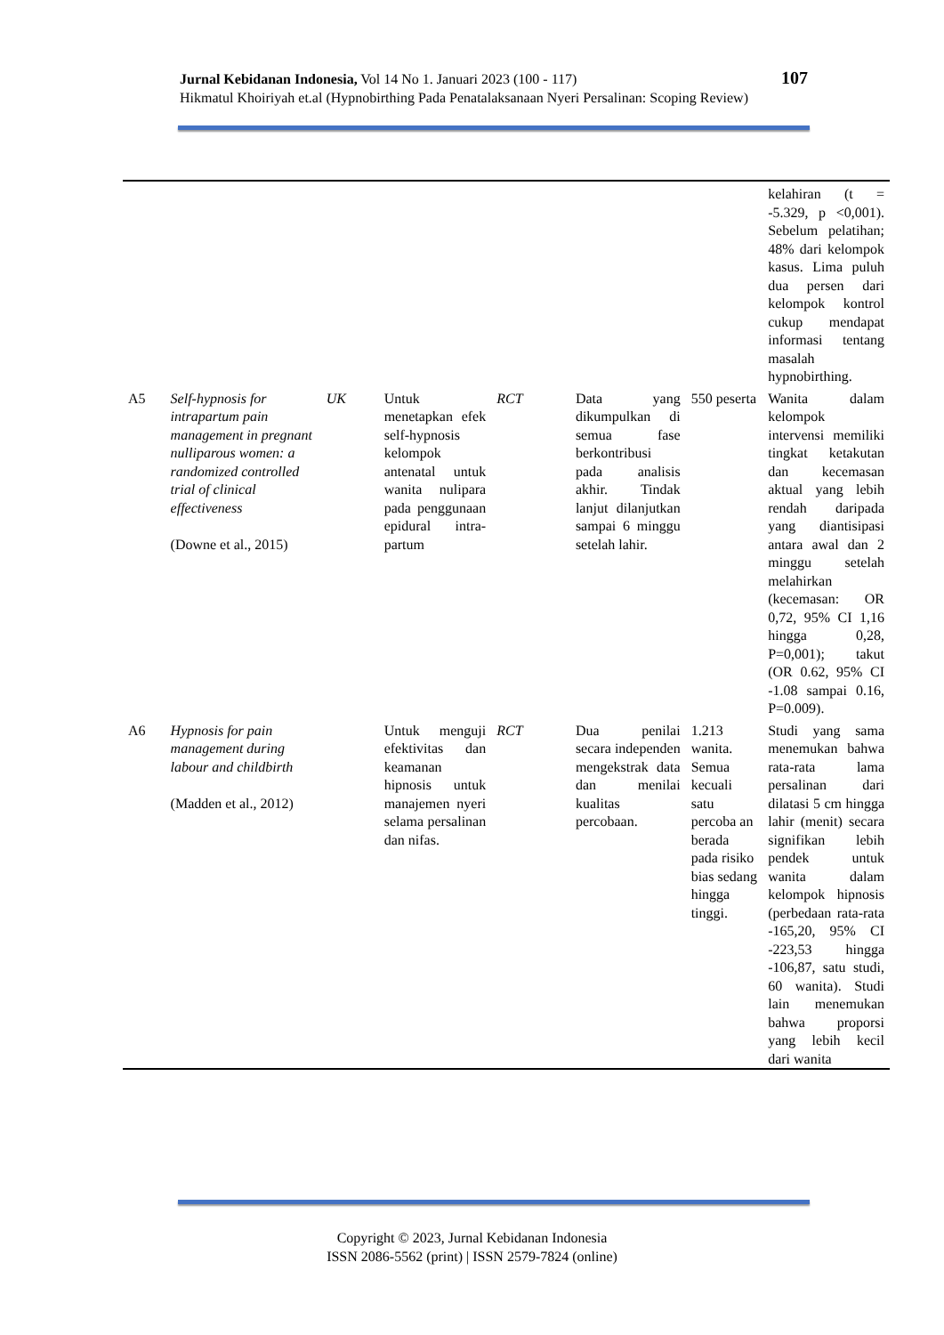Jurnal Kebidanan Indonesia, Vol 14 No 1. Januari 2023 (100 - 117)
Hikmatul Khoiriyah et.al (Hypnobirthing Pada Penatalaksanaan Nyeri Persalinan: Scoping Review)
107
| | | | | | | | kelahiran (t = -5.329, p <0,001). Sebelum pelatihan; 48% dari kelompok kasus. Lima puluh dua persen dari kelompok kontrol cukup mendapat informasi tentang masalah hypnobirthing. |
| A5 | Self-hypnosis for intrapartum pain management in pregnant nulliparous women: a randomized controlled trial of clinical effectiveness (Downe et al., 2015) | UK | Untuk menetapkan efek self-hypnosis kelompok antenatal untuk wanita nulipara pada penggunaan epidural intra-partum | RCT | Data yang dikumpulkan di semua fase berkontribusi pada analisis akhir. Tindak lanjut dilanjutkan sampai 6 minggu setelah lahir. | 550 peserta | Wanita dalam kelompok intervensi memiliki tingkat ketakutan dan kecemasan aktual yang lebih rendah daripada yang diantisipasi antara awal dan 2 minggu setelah melahirkan (kecemasan: OR 0,72, 95% CI 1,16 hingga 0,28, P=0,001); takut (OR 0.62, 95% CI -1.08 sampai 0.16, P=0.009). |
| A6 | Hypnosis for pain management during labour and childbirth (Madden et al., 2012) | | Untuk menguji efektivitas dan keamanan hipnosis untuk manajemen nyeri selama persalinan dan nifas. | RCT | Dua penilai secara independen mengekstrak data dan menilai kualitas percobaan. | 1.213 wanita. Semua kecuali satu percoba an berada pada risiko bias sedang hingga tinggi. | Studi yang sama menemukan bahwa rata-rata lama persalinan dari dilatasi 5 cm hingga lahir (menit) secara signifikan lebih pendek untuk wanita dalam kelompok hipnosis (perbedaan rata-rata -165,20, 95% CI -223,53 hingga -106,87, satu studi, 60 wanita). Studi lain menemukan bahwa proporsi yang lebih kecil dari wanita |
Copyright © 2023, Jurnal Kebidanan Indonesia
ISSN 2086-5562 (print) | ISSN 2579-7824 (online)